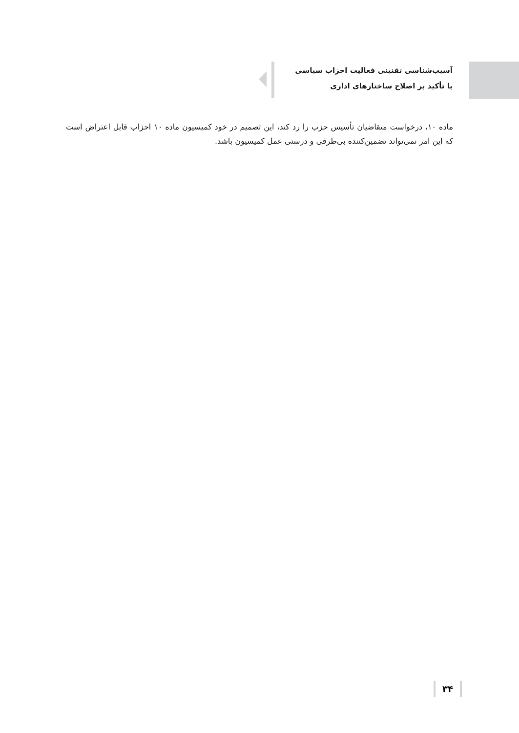آسیب‌شناسی تقنینی فعالیت احزاب سیاسی
با تأکید بر اصلاح ساختارهای اداری
ماده ۱۰، درخواست متقاضیان تأسیس حزب را رد کند، این تصمیم در خود کمیسیون ماده ۱۰ احزاب قابل اعتراض است که این امر نمی‌تواند تضمین‌کننده بی‌طرفی و درستی عمل کمیسیون باشد.
۳۴